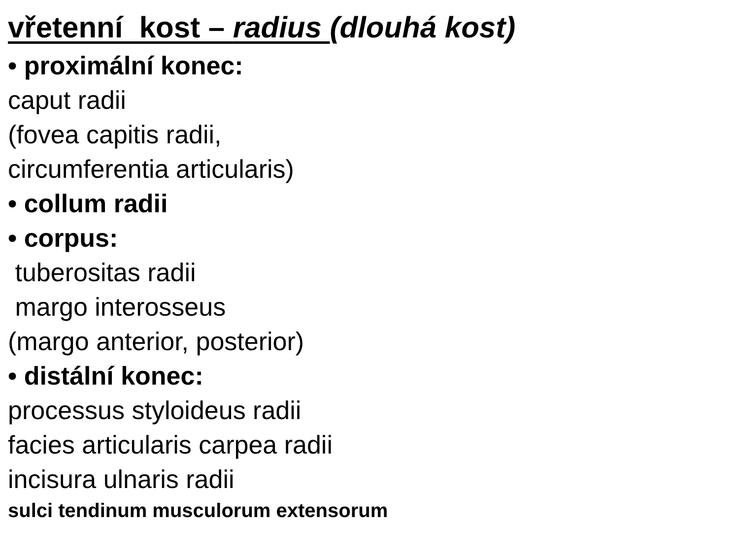vřetenní kost – radius (dlouhá kost)
• proximální konec:
caput radii
(fovea capitis radii,
circumferentia articularis)
• collum radii
• corpus:
tuberositas radii
margo interosseus
(margo anterior, posterior)
• distální konec:
processus styloideus radii
facies articularis carpea radii
incisura ulnaris radii
sulci tendinum musculorum extensorum